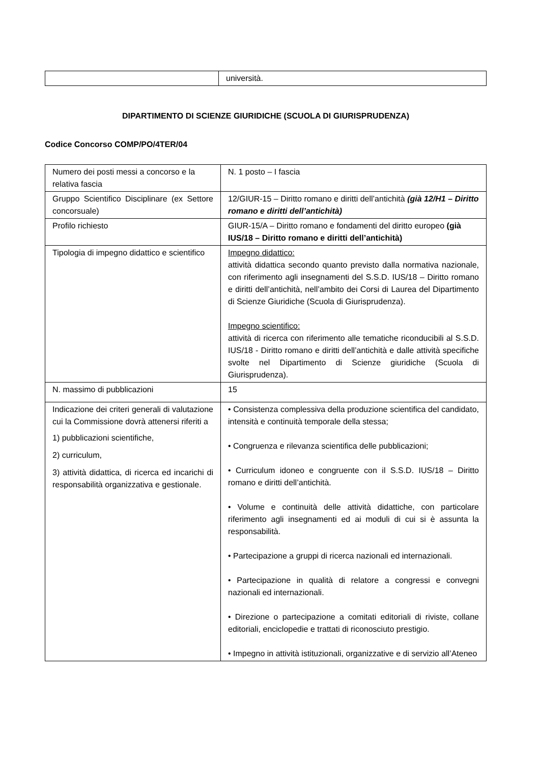| | università. |
DIPARTIMENTO DI SCIENZE GIURIDICHE (SCUOLA DI GIURISPRUDENZA)
Codice Concorso COMP/PO/4TER/04
| Numero dei posti messi a concorso e la relativa fascia | N. 1 posto – I fascia |
| Gruppo Scientifico Disciplinare (ex Settore concorsuale) | 12/GIUR-15 – Diritto romano e diritti dell’antichità (già 12/H1 – Diritto romano e diritti dell’antichità) |
| Profilo richiesto | GIUR-15/A – Diritto romano e fondamenti del diritto europeo (già IUS/18 – Diritto romano e diritti dell’antichità) |
| Tipologia di impegno didattico e scientifico | Impegno didattico: attività didattica secondo quanto previsto dalla normativa nazionale, con riferimento agli insegnamenti del S.S.D. IUS/18 – Diritto romano e diritti dell’antichità, nell’ambito dei Corsi di Laurea del Dipartimento di Scienze Giuridiche (Scuola di Giurisprudenza). Impegno scientifico: attività di ricerca con riferimento alle tematiche riconducibili al S.S.D. IUS/18 - Diritto romano e diritti dell’antichità e dalle attività specifiche svolte nel Dipartimento di Scienze giuridiche (Scuola di Giurisprudenza). |
| N. massimo di pubblicazioni | 15 |
| Indicazione dei criteri generali di valutazione cui la Commissione dovrà attenersi riferiti a 1) pubblicazioni scientifiche, 2) curriculum, 3) attività didattica, di ricerca ed incarichi di responsabilità organizzativa e gestionale. | • Consistenza complessiva della produzione scientifica del candidato, intensità e continuità temporale della stessa; • Congruenza e rilevanza scientifica delle pubblicazioni; • Curriculum idoneo e congruente con il S.S.D. IUS/18 – Diritto romano e diritti dell’antichità. • Volume e continuità delle attività didattiche, con particolare riferimento agli insegnamenti ed ai moduli di cui si è assunta la responsabilità. • Partecipazione a gruppi di ricerca nazionali ed internazionali. • Partecipazione in qualità di relatore a congressi e convegni nazionali ed internazionali. • Direzione o partecipazione a comitati editoriali di riviste, collane editoriali, enciclopedie e trattati di riconosciuto prestigio. • Impegno in attività istituzionali, organizzative e di servizio all’Ateneo |